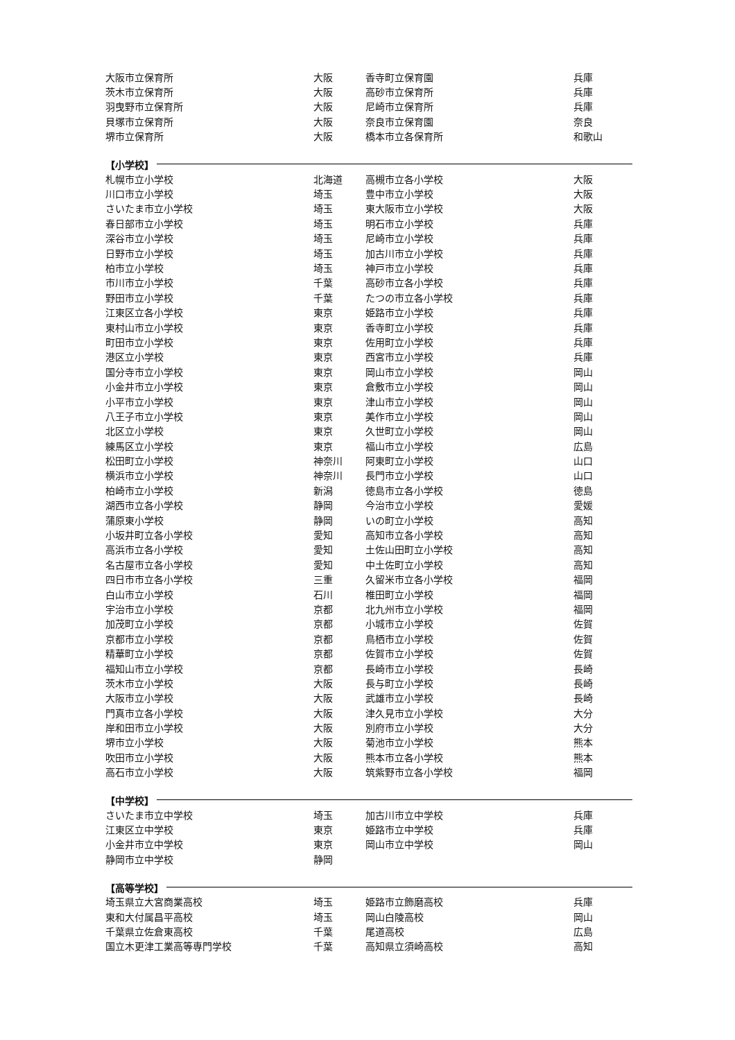| 大阪市立保育所 | 大阪 | 香寺町立保育園 | 兵庫 |
| 茨木市立保育所 | 大阪 | 高砂市立保育所 | 兵庫 |
| 羽曳野市立保育所 | 大阪 | 尼崎市立保育所 | 兵庫 |
| 貝塚市立保育所 | 大阪 | 奈良市立保育園 | 奈良 |
| 堺市立保育所 | 大阪 | 橋本市立各保育所 | 和歌山 |
【小学校】
| 札幌市立小学校 | 北海道 | 高槻市立各小学校 | 大阪 |
| 川口市立小学校 | 埼玉 | 豊中市立小学校 | 大阪 |
| さいたま市立小学校 | 埼玉 | 東大阪市立小学校 | 大阪 |
| 春日部市立小学校 | 埼玉 | 明石市立小学校 | 兵庫 |
| 深谷市立小学校 | 埼玉 | 尼崎市立小学校 | 兵庫 |
| 日野市立小学校 | 埼玉 | 加古川市立小学校 | 兵庫 |
| 柏市立小学校 | 埼玉 | 神戸市立小学校 | 兵庫 |
| 市川市立小学校 | 千葉 | 高砂市立各小学校 | 兵庫 |
| 野田市立小学校 | 千葉 | たつの市立各小学校 | 兵庫 |
| 江東区立各小学校 | 東京 | 姫路市立小学校 | 兵庫 |
| 東村山市立小学校 | 東京 | 香寺町立小学校 | 兵庫 |
| 町田市立小学校 | 東京 | 佐用町立小学校 | 兵庫 |
| 港区立小学校 | 東京 | 西宮市立小学校 | 兵庫 |
| 国分寺市立小学校 | 東京 | 岡山市立小学校 | 岡山 |
| 小金井市立小学校 | 東京 | 倉敷市立小学校 | 岡山 |
| 小平市立小学校 | 東京 | 津山市立小学校 | 岡山 |
| 八王子市立小学校 | 東京 | 美作市立小学校 | 岡山 |
| 北区立小学校 | 東京 | 久世町立小学校 | 岡山 |
| 練馬区立小学校 | 東京 | 福山市立小学校 | 広島 |
| 松田町立小学校 | 神奈川 | 阿東町立小学校 | 山口 |
| 横浜市立小学校 | 神奈川 | 長門市立小学校 | 山口 |
| 柏崎市立小学校 | 新潟 | 徳島市立各小学校 | 徳島 |
| 湖西市立各小学校 | 静岡 | 今治市立小学校 | 愛媛 |
| 蒲原東小学校 | 静岡 | いの町立小学校 | 高知 |
| 小坂井町立各小学校 | 愛知 | 高知市立各小学校 | 高知 |
| 高浜市立各小学校 | 愛知 | 土佐山田町立小学校 | 高知 |
| 名古屋市立各小学校 | 愛知 | 中土佐町立小学校 | 高知 |
| 四日市市立各小学校 | 三重 | 久留米市立各小学校 | 福岡 |
| 白山市立小学校 | 石川 | 椎田町立小学校 | 福岡 |
| 宇治市立小学校 | 京都 | 北九州市立小学校 | 福岡 |
| 加茂町立小学校 | 京都 | 小城市立小学校 | 佐賀 |
| 京都市立小学校 | 京都 | 鳥栖市立小学校 | 佐賀 |
| 精華町立小学校 | 京都 | 佐賀市立小学校 | 佐賀 |
| 福知山市立小学校 | 京都 | 長崎市立小学校 | 長崎 |
| 茨木市立小学校 | 大阪 | 長与町立小学校 | 長崎 |
| 大阪市立小学校 | 大阪 | 武雄市立小学校 | 長崎 |
| 門真市立各小学校 | 大阪 | 津久見市立小学校 | 大分 |
| 岸和田市立小学校 | 大阪 | 別府市立小学校 | 大分 |
| 堺市立小学校 | 大阪 | 菊池市立小学校 | 熊本 |
| 吹田市立小学校 | 大阪 | 熊本市立各小学校 | 熊本 |
| 高石市立小学校 | 大阪 | 筑紫野市立各小学校 | 福岡 |
【中学校】
| さいたま市立中学校 | 埼玉 | 加古川市立中学校 | 兵庫 |
| 江東区立中学校 | 東京 | 姫路市立中学校 | 兵庫 |
| 小金井市立中学校 | 東京 | 岡山市立中学校 | 岡山 |
| 静岡市立中学校 | 静岡 | | |
【高等学校】
| 埼玉県立大宮商業高校 | 埼玉 | 姫路市立飾磨高校 | 兵庫 |
| 東和大付属昌平高校 | 埼玉 | 岡山白陵高校 | 岡山 |
| 千葉県立佐倉東高校 | 千葉 | 尾道高校 | 広島 |
| 国立木更津工業高等専門学校 | 千葉 | 高知県立須崎高校 | 高知 |